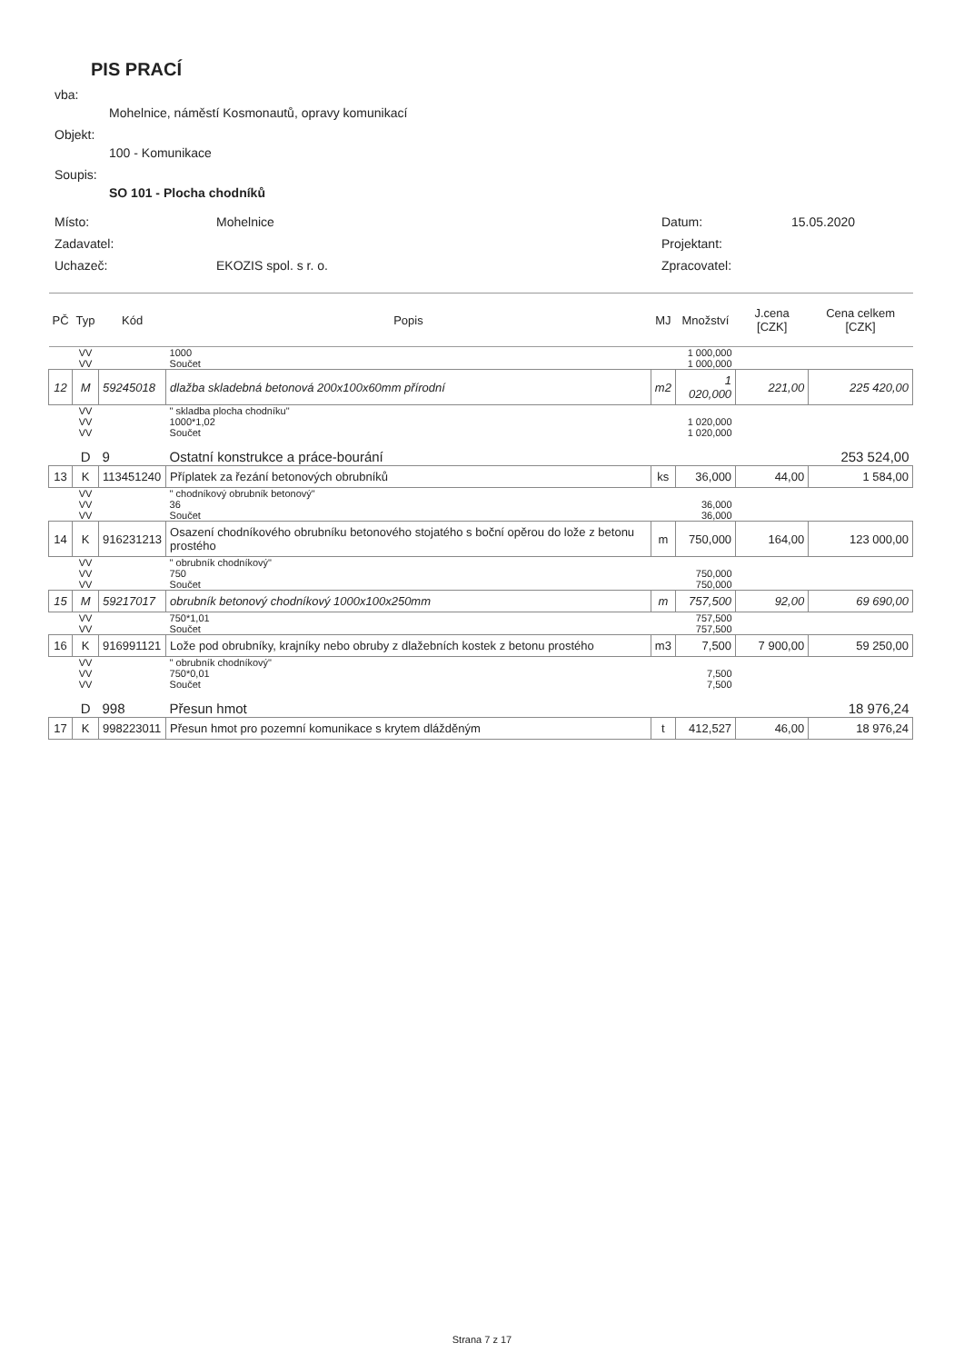PIS PRACÍ
vba:
Mohelnice, náměstí Kosmonautů, opravy komunikací
Objekt:
100 - Komunikace
Soupis:
SO 101 - Plocha chodníků
Místo:
Mohelnice
Datum:
15.05.2020
Zadavatel:
Projektant:
Uchazeč:
EKOZIS spol. s r. o.
Zpracovatel:
| PČ | Typ | Kód | Popis | MJ | Množství | J.cena [CZK] | Cena celkem [CZK] |
| --- | --- | --- | --- | --- | --- | --- | --- |
| | VV | | 1000 | | 1 000,000 | | |
| | VV | | Součet | | 1 000,000 | | |
| 12 | M | 59245018 | dlažba skladebná betonová 200x100x60mm přírodní | m2 | 1 020,000 | 221,00 | 225 420,00 |
| | VV | | " skladba plocha chodníku" | | | | |
| | VV | | 1000*1,02 | | 1 020,000 | | |
| | VV | | Součet | | 1 020,000 | | |
| | D | 9 | Ostatní konstrukce a práce-bourání | | | | 253 524,00 |
| 13 | K | 113451240 | Příplatek za řezání betonových obrubníků | ks | 36,000 | 44,00 | 1 584,00 |
| | VV | | " chodníkový obrubník betonový" | | | | |
| | VV | | 36 | | 36,000 | | |
| | VV | | Součet | | 36,000 | | |
| 14 | K | 916231213 | Osazení chodníkového obrubníku betonového stojatého s boční opěrou do lože z betonu prostého | m | 750,000 | 164,00 | 123 000,00 |
| | VV | | " obrubník chodníkový" | | | | |
| | VV | | 750 | | 750,000 | | |
| | VV | | Součet | | 750,000 | | |
| 15 | M | 59217017 | obrubník betonový chodníkový 1000x100x250mm | m | 757,500 | 92,00 | 69 690,00 |
| | VV | | 750*1,01 | | 757,500 | | |
| | VV | | Součet | | 757,500 | | |
| 16 | K | 916991121 | Lože pod obrubníky, krajníky nebo obruby z dlažebních kostek z betonu prostého | m3 | 7,500 | 7 900,00 | 59 250,00 |
| | VV | | " obrubník chodníkový" | | | | |
| | VV | | 750*0,01 | | 7,500 | | |
| | VV | | Součet | | 7,500 | | |
| | D | 998 | Přesun hmot | | | | 18 976,24 |
| 17 | K | 998223011 | Přesun hmot pro pozemní komunikace s krytem dlážděným | t | 412,527 | 46,00 | 18 976,24 |
Strana 7 z 17